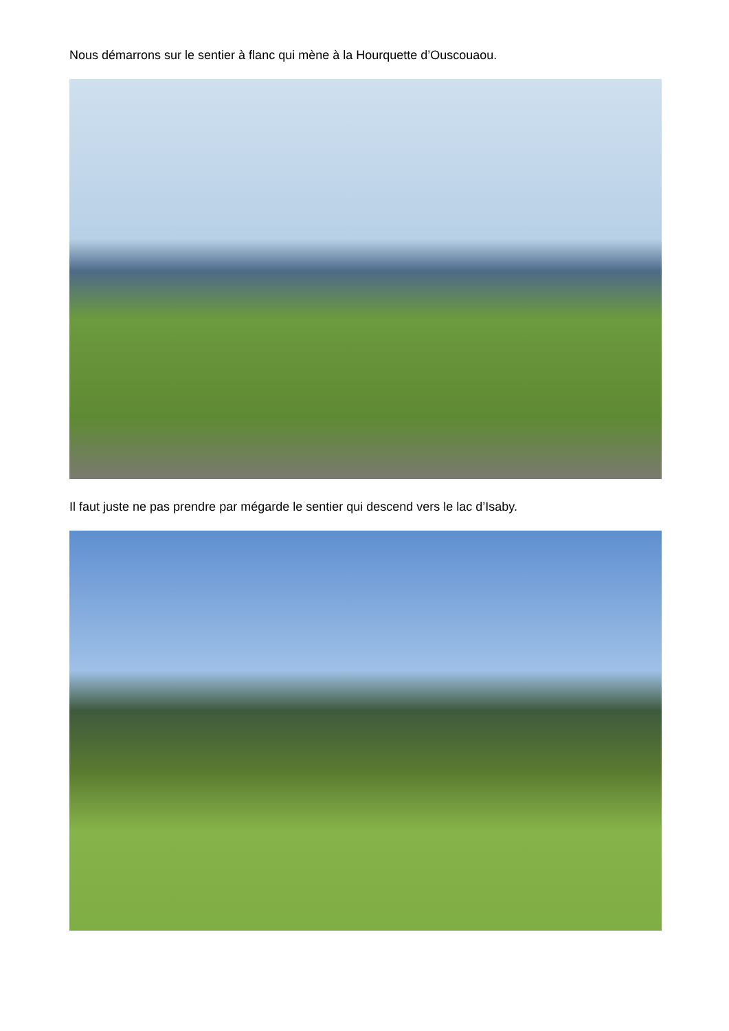Nous démarrons sur le sentier à flanc qui mène à la Hourquette d’Ouscouaou.
Il faut juste ne pas prendre par mégarde le sentier qui descend vers le lac d’Isaby.